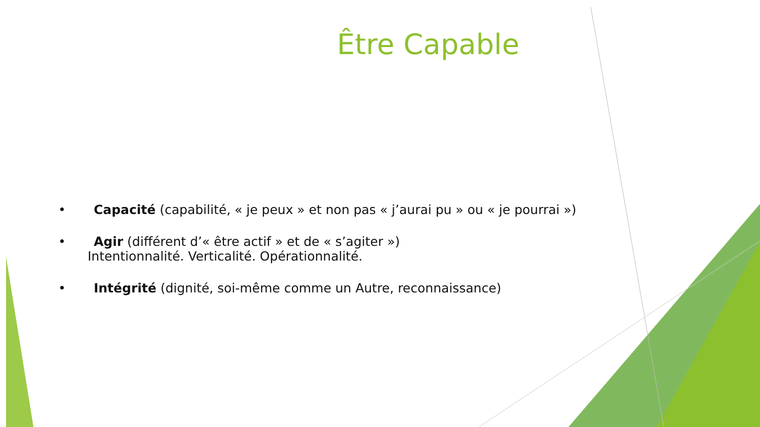Être Capable
• Capacité (capabilité, « je peux » et non pas « j’aurai pu » ou « je pourrai »)
• Agir (différent d’« être actif » et de « s’agiter »)
Intentionnalité. Verticalité. Opérationnalité.
• Intégrité (dignité, soi-même comme un Autre, reconnaissance)